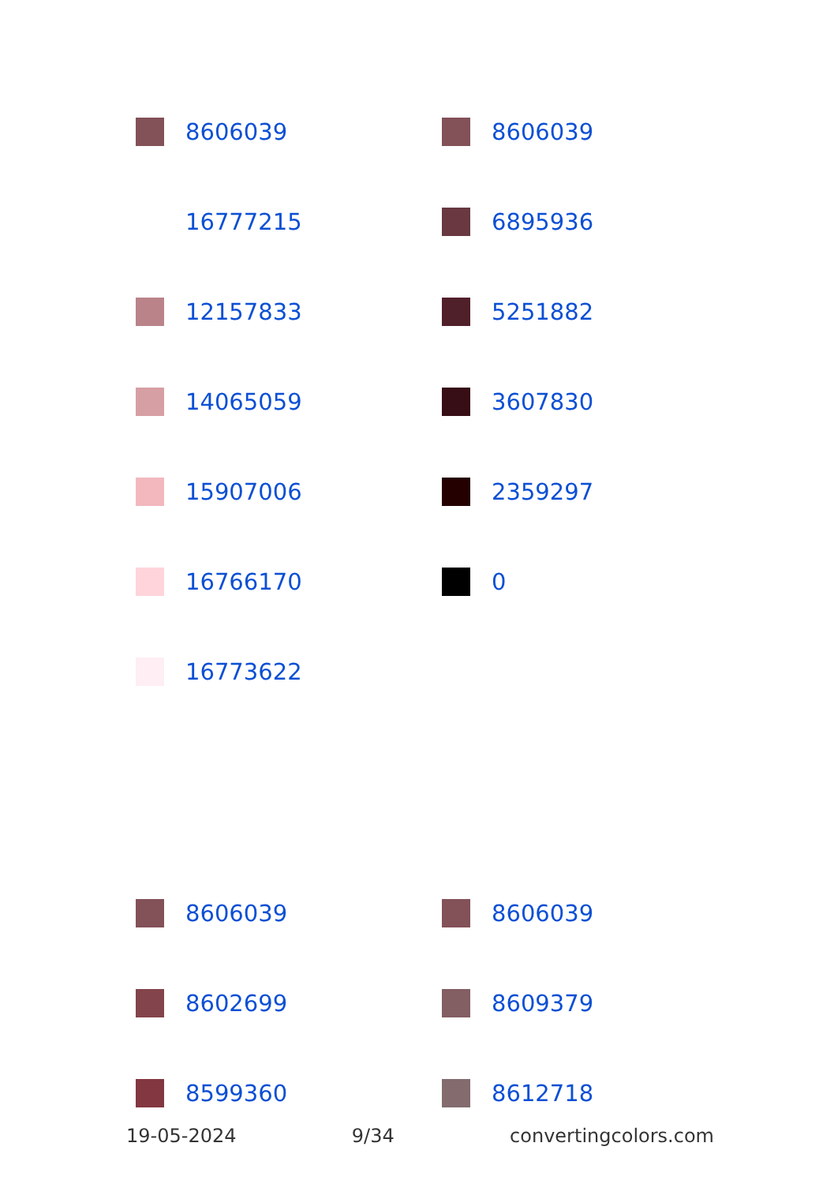8606039
16777215
12157833
14065059
15907006
16766170
16773622
8606039
6895936
5251882
3607830
2359297
0
8606039
8602699
8599360
8606039
8609379
8612718
19-05-2024 9/34 convertingcolors.com